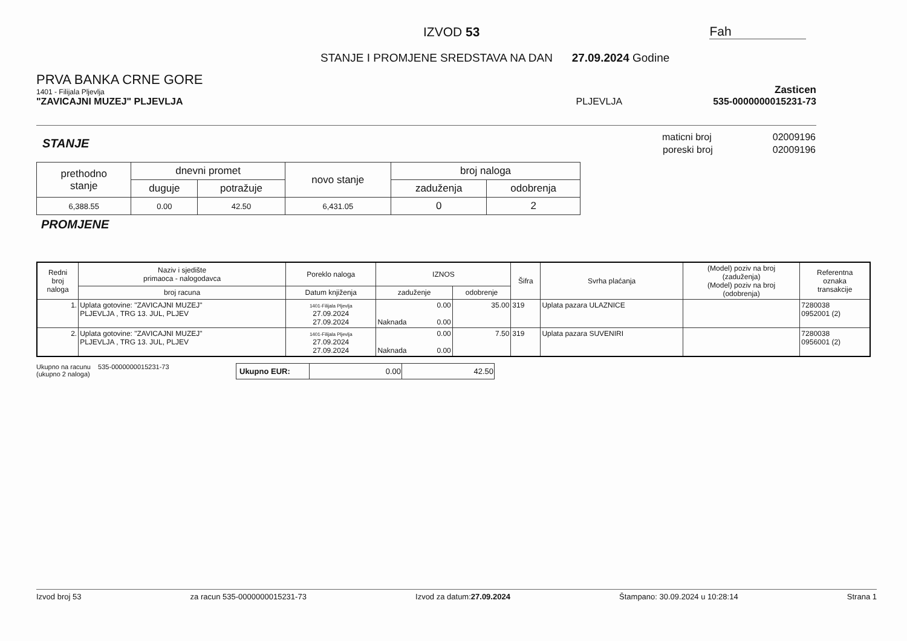IZVOD 53
Fah
STANJE I PROMJENE SREDSTAVA NA DAN 27.09.2024 Godine
PRVA BANKA CRNE GORE
1401 - Filijala Pljevlja
Zasticen
"ZAVICAJNI MUZEJ" PLJEVLJA
PLJEVLJA
535-0000000015231-73
STANJE
| maticni broj | 02009196 |
| poreski broj | 02009196 |
| prethodno stanje | dnevni promet | | novo stanje | broj naloga | |
| --- | --- | --- | --- | --- | --- |
| | duguje | potražuje | | zaduženja | odobrenja |
| 6,388.55 | 0.00 | 42.50 | 6,431.05 | 0 | 2 |
PROMJENE
| Redni broj naloga | Naziv i sjedište primaoca - nalogodavca | Poreklo naloga | IZNOS | | Šifra | Svrha plaćanja | (Model) poziv na broj (zaduženja) (Model) poziv na broj (odobrenja) | Referentna oznaka transakcije |
| --- | --- | --- | --- | --- | --- | --- | --- | --- |
| | broj racuna | Datum knjiženja | zaduženje | odobrenje | | | | |
| 1. | Uplata gotovine: "ZAVICAJNI MUZEJ" PLJEVLJA , TRG 13. JUL, PLJEV | 1401-Filijala Pljevlja 27.09.2024 27.09.2024 | 0.00 Naknada 0.00 | 35.00 | 319 | Uplata pazara ULAZNICE | | 7280038 0952001 (2) |
| 2. | Uplata gotovine: "ZAVICAJNI MUZEJ" PLJEVLJA , TRG 13. JUL, PLJEV | 1401-Filijala Pljevlja 27.09.2024 27.09.2024 | 0.00 Naknada 0.00 | 7.50 | 319 | Uplata pazara SUVENIRI | | 7280038 0956001 (2) |
Ukupno na racunu 535-0000000015231-73
(ukupno 2 naloga)
| Ukupno EUR: | 0.00 | 42.50 |
Izvod broj 53 za racun 535-0000000015231-73 Izvod za datum:27.09.2024 Štampano: 30.09.2024 u 10:28:14 Strana 1